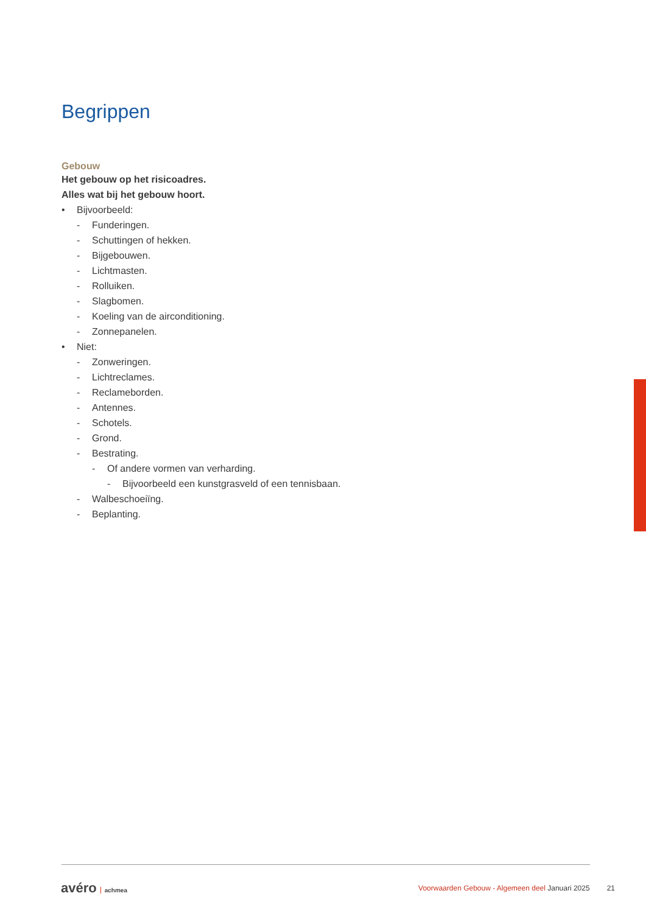Begrippen
Gebouw
Het gebouw op het risicoadres.
Alles wat bij het gebouw hoort.
• Bijvoorbeeld:
- Funderingen.
- Schuttingen of hekken.
- Bijgebouwen.
- Lichtmasten.
- Rolluiken.
- Slagbomen.
- Koeling van de airconditioning.
- Zonnepanelen.
• Niet:
- Zonweringen.
- Lichtreclames.
- Reclameborden.
- Antennes.
- Schotels.
- Grond.
- Bestrating.
- Of andere vormen van verharding.
- Bijvoorbeeld een kunstgrasveld of een tennisbaan.
- Walbeschoeiïng.
- Beplanting.
avéro achmea
Voorwaarden Gebouw - Algemeen deel Januari 2025 21